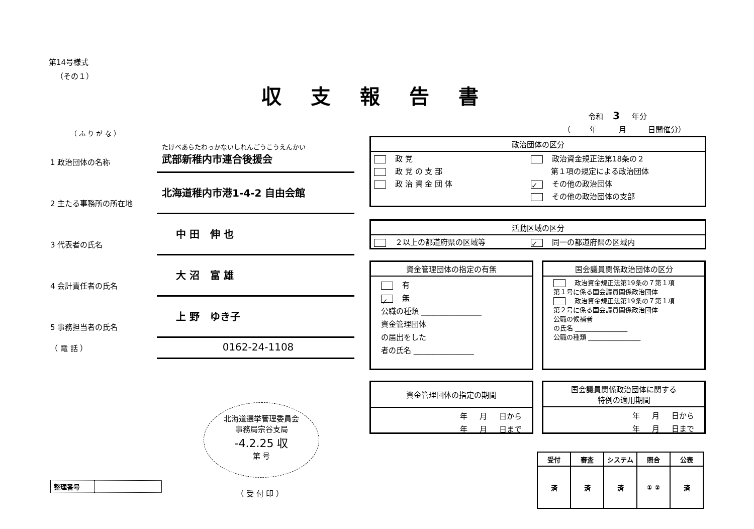第14号様式
（その１）
収支報告書
令和 3 年分
（ 年 月 日開催分）
（ ふ り が な ）
1 政治団体の名称
たけべあらたわっかないしれんごうこうえんかい
武部新稚内市連合後援会
2 主たる事務所の所在地
北海道稚内市港1-4-2 自由会館
3 代表者の氏名
中 田 伸 也
4 会計責任者の氏名
大 沼 富 雄
5 事務担当者の氏名
上 野 ゆき子
（ 電 話 ）
0162-24-1108
政治団体の区分
| 政 党 | 政治資金規正法第18条の２ |
| 政 党 の 支 部 | 第１項の規定による政治団体 |
| 政 治 資 金 団 体 | ✓ その他の政治団体 |
| | その他の政治団体の支部 |
活動区域の区分
| ２以上の都道府県の区域等 | ✓ 同一の都道府県の区域内 |
資金管理団体の指定の有無
有
✓ 無
公職の種類 ________________
資金管理団体
の届出をした
者の氏名 ________________
国会議員関係政治団体の区分
政治資金規正法第19条の７第１項
第１号に係る国会議員関係政治団体
政治資金規正法第19条の７第１項
第２号に係る国会議員関係政治団体
公職の候補者
の氏名 ________________
公職の種類 ________________
資金管理団体の指定の期間
年 月 日から
年 月 日まで
国会議員関係政治団体に関する
特例の適用期間
年 月 日から
年 月 日まで
北海道選挙管理委員会
事務局宗谷支局
-4.2.25 収
第 号
（ 受 付 印 ）
| 整理番号 | |
| 受付 | 審査 | システム | 照合 | 公表 |
| 済 | 済 | 済 | ① ② | 済 |